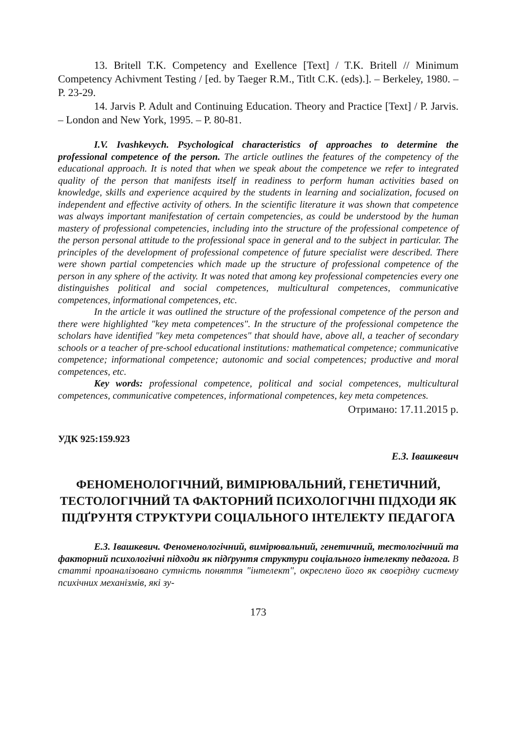13. Britell T.K. Competency and Exellence [Text] / T.K. Britell // Minimum Competency Achivment Testing / [ed. by Taeger R.M., Titlt C.K. (eds).]. – Berkeley, 1980. – P. 23-29.
14. Jarvis P. Adult and Continuing Education. Theory and Practice [Text] / P. Jarvis. – London and New York, 1995. – P. 80-81.
I.V. Ivashkevych. Psychological characteristics of approaches to determine the professional competence of the person. The article outlines the features of the competency of the educational approach. It is noted that when we speak about the competence we refer to integrated quality of the person that manifests itself in readiness to perform human activities based on knowledge, skills and experience acquired by the students in learning and socialization, focused on independent and effective activity of others. In the scientific literature it was shown that competence was always important manifestation of certain competencies, as could be understood by the human mastery of professional competencies, including into the structure of the professional competence of the person personal attitude to the professional space in general and to the subject in particular. The principles of the development of professional competence of future specialist were described. There were shown partial competencies which made up the structure of professional competence of the person in any sphere of the activity. It was noted that among key professional competencies every one distinguishes political and social competences, multicultural competences, communicative competences, informational competences, etc.
In the article it was outlined the structure of the professional competence of the person and there were highlighted "key meta competences". In the structure of the professional competence the scholars have identified "key meta competences" that should have, above all, a teacher of secondary schools or a teacher of pre-school educational institutions: mathematical competence; communicative competence; informational competence; autonomic and social competences; productive and moral competences, etc.
Key words: professional competence, political and social competences, multicultural competences, communicative competences, informational competences, key meta competences.
Отримано: 17.11.2015 р.
УДК 925:159.923
Е.З. Івашкевич
ФЕНОМЕНОЛОГІЧНИЙ, ВИМІРЮВАЛЬНИЙ, ГЕНЕТИЧНИЙ, ТЕСТОЛОГІЧНИЙ ТА ФАКТОРНИЙ ПСИХОЛОГІЧНІ ПІДХОДИ ЯК ПІДҐРУНТЯ СТРУКТУРИ СОЦІАЛЬНОГО ІНТЕЛЕКТУ ПЕДАГОГА
Е.З. Івашкевич. Феноменологічний, вимірювальний, генетичний, тестологічний та факторний психологічні підходи як підґрунтя структури соціального інтелекту педагога. В статті проаналізовано сутність поняття "інтелект", окреслено його як своєрідну систему психічних механізмів, які зу-
173